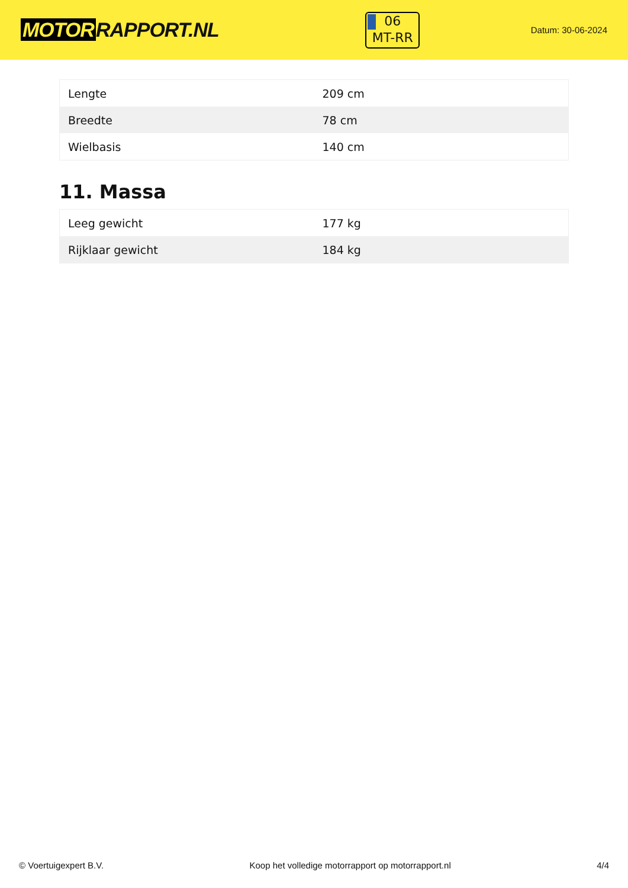MOTOR RAPPORT.NL
06
MT-RR
Datum: 30-06-2024
| Lengte | 209 cm |
| Breedte | 78 cm |
| Wielbasis | 140 cm |
11. Massa
| Leeg gewicht | 177 kg |
| Rijklaar gewicht | 184 kg |
© Voertuigexpert B.V. Koop het volledige motorrapport op motorrapport.nl 4/4